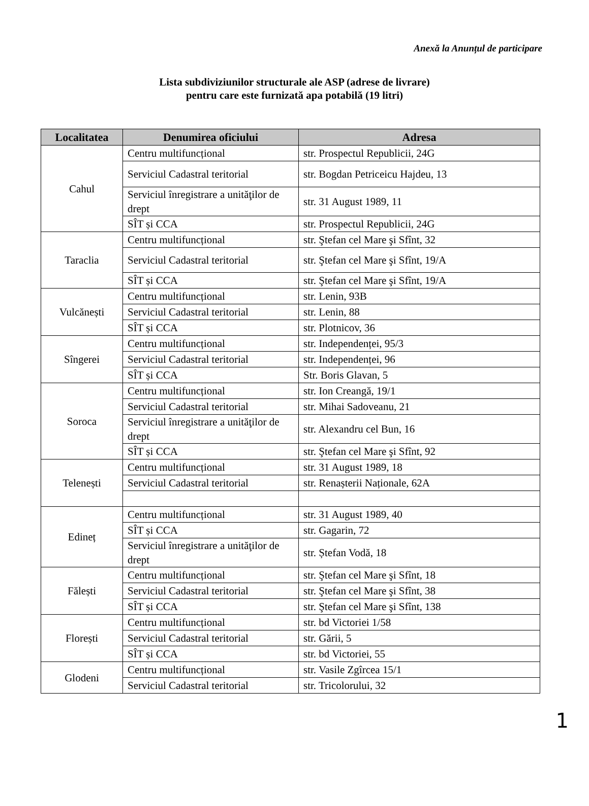Anexă la Anunțul de participare
Lista subdiviziunilor structurale ale ASP (adrese de livrare)
pentru care este furnizată apa potabilă (19 litri)
| Localitatea | Denumirea oficiului | Adresa |
| --- | --- | --- |
| Cahul | Centru multifuncțional | str. Prospectul Republicii, 24G |
| | Serviciul Cadastral teritorial | str. Bogdan Petriceicu Hajdeu, 13 |
| | Serviciul înregistrare a unităţilor de drept | str. 31 August 1989, 11 |
| | SÎT și CCA | str. Prospectul Republicii, 24G |
| Taraclia | Centru multifuncțional | str. Ştefan cel Mare şi Sfînt, 32 |
| | Serviciul Cadastral teritorial | str. Ştefan cel Mare şi Sfînt, 19/A |
| | SÎT și CCA | str. Ştefan cel Mare şi Sfînt, 19/A |
| Vulcănești | Centru multifuncțional | str. Lenin, 93B |
| | Serviciul Cadastral teritorial | str. Lenin, 88 |
| | SÎT și CCA | str. Plotnicov, 36 |
| Sîngerei | Centru multifuncțional | str. Independenței, 95/3 |
| | Serviciul Cadastral teritorial | str. Independenței, 96 |
| | SÎT și CCA | Str. Boris Glavan, 5 |
| Soroca | Centru multifuncțional | str. Ion Creangă, 19/1 |
| | Serviciul Cadastral teritorial | str. Mihai Sadoveanu, 21 |
| | Serviciul înregistrare a unităţilor de drept | str. Alexandru cel Bun, 16 |
| | SÎT și CCA | str. Ştefan cel Mare şi Sfînt, 92 |
| Telenești | Centru multifuncțional | str. 31 August 1989, 18 |
| | Serviciul Cadastral teritorial | str. Renașterii Naționale, 62A |
| Edineț | Centru multifuncțional | str. 31 August 1989, 40 |
| | SÎT și CCA | str. Gagarin, 72 |
| | Serviciul înregistrare a unităţilor de drept | str. Ștefan Vodă, 18 |
| Fălești | Centru multifuncțional | str. Ştefan cel Mare şi Sfînt, 18 |
| | Serviciul Cadastral teritorial | str. Ştefan cel Mare şi Sfînt, 38 |
| | SÎT și CCA | str. Ştefan cel Mare şi Sfînt, 138 |
| Florești | Centru multifuncțional | str. bd Victoriei 1/58 |
| | Serviciul Cadastral teritorial | str. Gării, 5 |
| | SÎT și CCA | str. bd Victoriei, 55 |
| Glodeni | Centru multifuncțional | str. Vasile Zgîrcea 15/1 |
| | Serviciul Cadastral teritorial | str. Tricolorului, 32 |
1